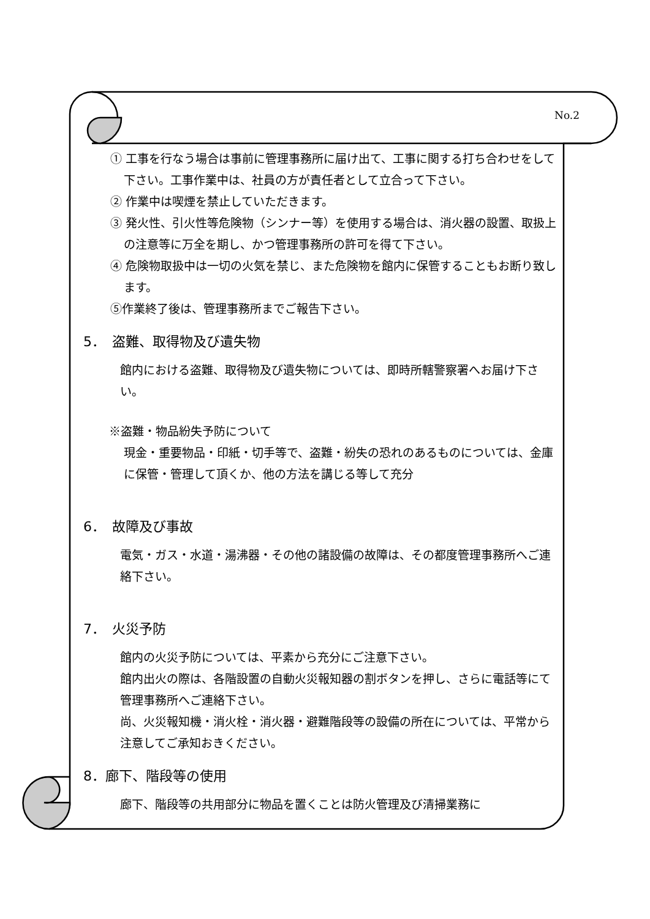No.2
① 工事を行なう場合は事前に管理事務所に届け出て、工事に関する打ち合わせをして下さい。工事作業中は、社員の方が責任者として立合って下さい。
② 作業中は喫煙を禁止していただきます。
③ 発火性、引火性等危険物（シンナー等）を使用する場合は、消火器の設置、取扱上の注意等に万全を期し、かつ管理事務所の許可を得て下さい。
④ 危険物取扱中は一切の火気を禁じ、また危険物を館内に保管することもお断り致します。
⑤作業終了後は、管理事務所までご報告下さい。
5．　盗難、取得物及び遺失物
館内における盗難、取得物及び遺失物については、即時所轄警察署へお届け下さい。
※盗難・物品紛失予防について
現金・重要物品・印紙・切手等で、盗難・紛失の恐れのあるものについては、金庫に保管・管理して頂くか、他の方法を講じる等して充分
6．　故障及び事故
電気・ガス・水道・湯沸器・その他の諸設備の故障は、その都度管理事務所へご連絡下さい。
7．　火災予防
館内の火災予防については、平素から充分にご注意下さい。
館内出火の際は、各階設置の自動火災報知器の割ボタンを押し、さらに電話等にて管理事務所へご連絡下さい。
尚、火災報知機・消火栓・消火器・避難階段等の設備の所在については、平常から注意してご承知おきください。
8．廊下、階段等の使用
廊下、階段等の共用部分に物品を置くことは防火管理及び清掃業務に